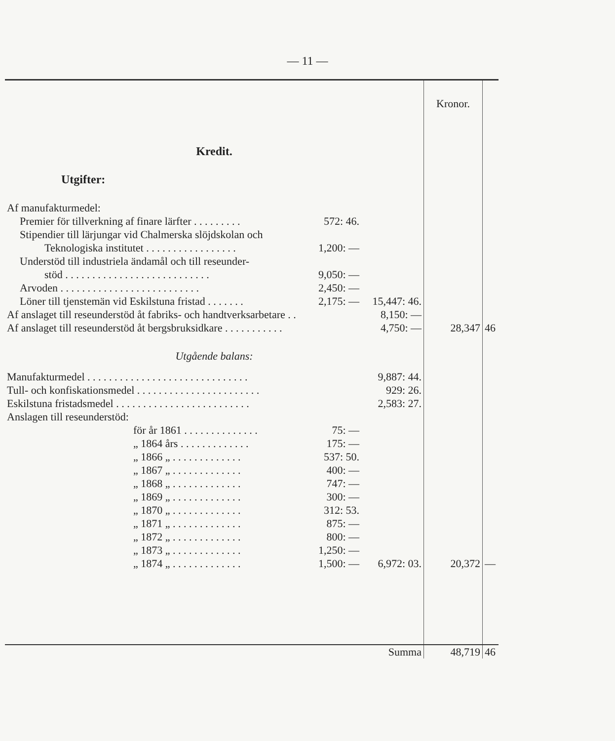— 11 —
| | | | Kronor. | |
| Kredit. Utgifter: | | | | |
| Af manufakturmedel: | | | | |
| Premier för tillverkning af finare lärfter . . . . . . . . . | 572: 46. | | | |
| Stipendier till lärjungar vid Chalmerska slöjdskolan och | | | | |
| Teknologiska institutet . . . . . . . . . . . . . . . . . | 1,200: — | | | |
| Understöd till industriela ändamål och till reseunder- | | | | |
| stöd . . . . . . . . . . . . . . . . . . . . . . . . . . . | 9,050: — | | | |
| Arvoden . . . . . . . . . . . . . . . . . . . . . . . . . . | 2,450: — | | | |
| Löner till tjenstemän vid Eskilstuna fristad . . . . . . . | 2,175: — | 15,447: 46. | | |
| Af anslaget till reseunderstöd åt fabriks- och handtverksarbetare . . | | 8,150: — | | |
| Af anslaget till reseunderstöd åt bergsbruksidkare . . . . . . . . . . . | | 4,750: — | 28,347 | 46 |
| Utgående balans: | | | | |
| Manufakturmedel . . . . . . . . . . . . . . . . . . . . . . . . . . . . . . | | 9,887: 44. | | |
| Tull- och konfiskationsmedel . . . . . . . . . . . . . . . . . . . . . . . | | 929: 26. | | |
| Eskilstuna fristadsmedel . . . . . . . . . . . . . . . . . . . . . . . . . | | 2,583: 27. | | |
| Anslagen till reseunderstöd: | | | | |
| för år 1861 . . . . . . . . . . . . . . | 75: — | | | |
| „ 1864 års . . . . . . . . . . . . . | 175: — | | | |
| „ 1866 „ . . . . . . . . . . . . . | 537: 50. | | | |
| „ 1867 „ . . . . . . . . . . . . . | 400: — | | | |
| „ 1868 „ . . . . . . . . . . . . . | 747: — | | | |
| „ 1869 „ . . . . . . . . . . . . . | 300: — | | | |
| „ 1870 „ . . . . . . . . . . . . . | 312: 53. | | | |
| „ 1871 „ . . . . . . . . . . . . . | 875: — | | | |
| „ 1872 „ . . . . . . . . . . . . . | 800: — | | | |
| „ 1873 „ . . . . . . . . . . . . . | 1,250: — | | | |
| „ 1874 „ . . . . . . . . . . . . . | 1,500: — | 6,972: 03. | 20,372 | — |
| Summa | | | 48,719 | 46 |